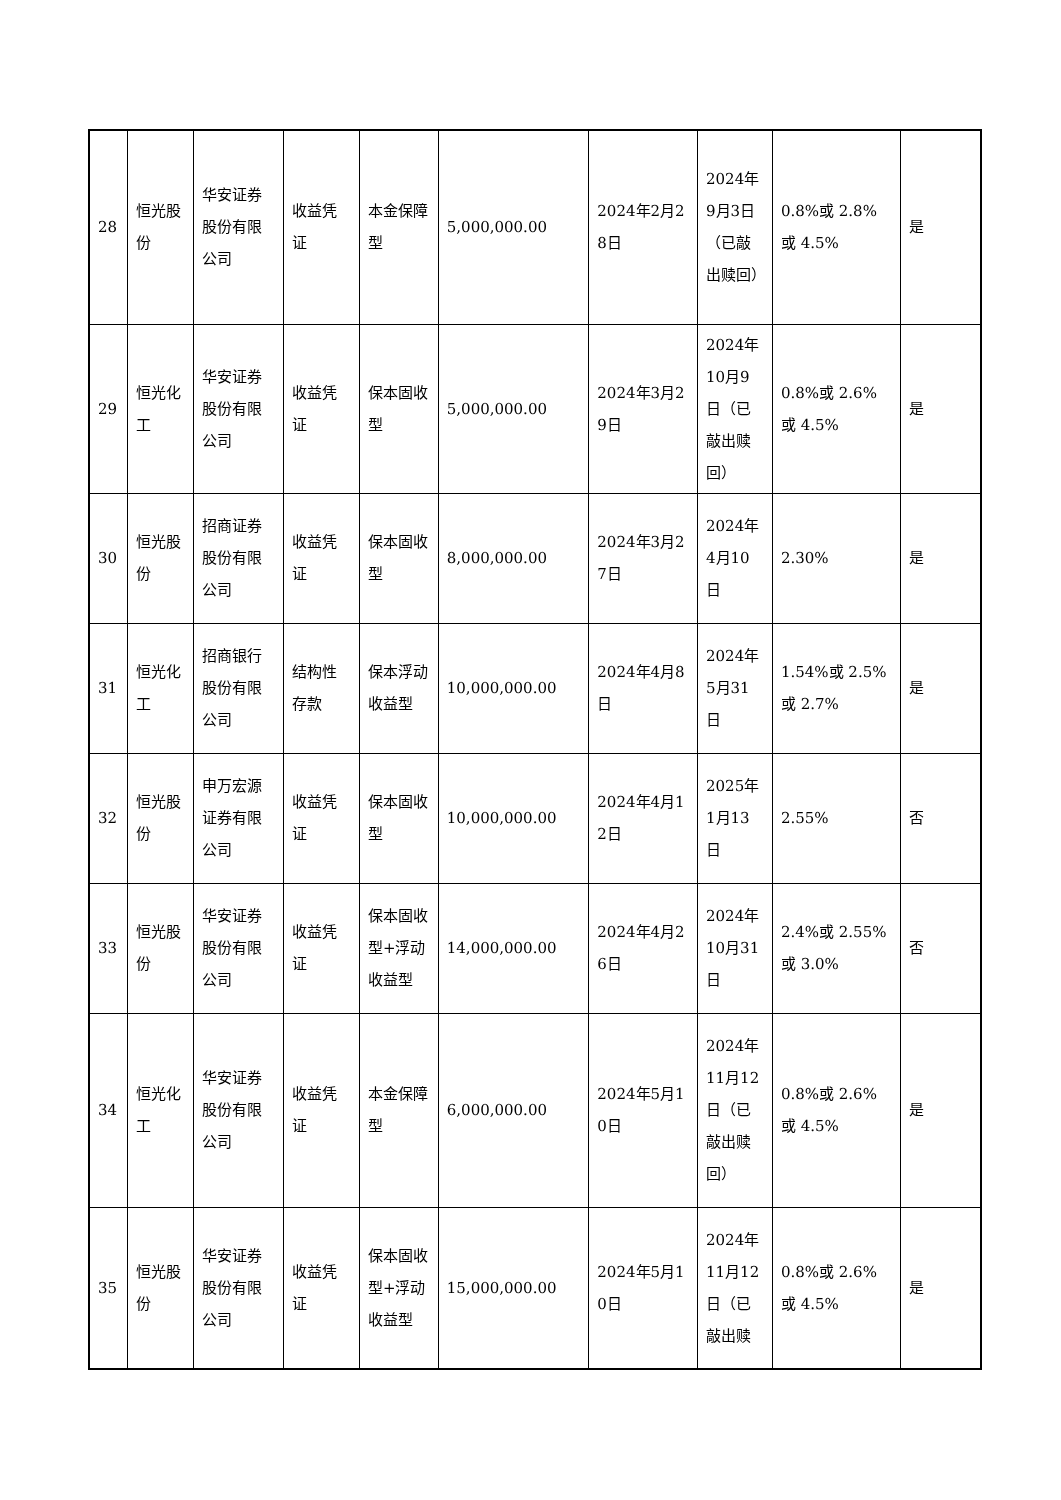| 28 | 恒光股份 | 华安证券股份有限公司 | 收益凭证 | 本金保障型 | 5,000,000.00 | 2024年2月28日 | 2024年9月3日（已敲出赎回） | 0.8%或 2.8%或 4.5% | 是 |
| 29 | 恒光化工 | 华安证券股份有限公司 | 收益凭证 | 保本固收型 | 5,000,000.00 | 2024年3月29日 | 2024年10月9日（已敲出赎回） | 0.8%或 2.6%或 4.5% | 是 |
| 30 | 恒光股份 | 招商证券股份有限公司 | 收益凭证 | 保本固收型 | 8,000,000.00 | 2024年3月27日 | 2024年4月10日 | 2.30% | 是 |
| 31 | 恒光化工 | 招商银行股份有限公司 | 结构性存款 | 保本浮动收益型 | 10,000,000.00 | 2024年4月8日 | 2024年5月31日 | 1.54%或 2.5%或 2.7% | 是 |
| 32 | 恒光股份 | 申万宏源证券有限公司 | 收益凭证 | 保本固收型 | 10,000,000.00 | 2024年4月12日 | 2025年1月13日 | 2.55% | 否 |
| 33 | 恒光股份 | 华安证券股份有限公司 | 收益凭证 | 保本固收型+浮动收益型 | 14,000,000.00 | 2024年4月26日 | 2024年10月31日 | 2.4%或 2.55%或 3.0% | 否 |
| 34 | 恒光化工 | 华安证券股份有限公司 | 收益凭证 | 本金保障型 | 6,000,000.00 | 2024年5月10日 | 2024年11月12日（已敲出赎回） | 0.8%或 2.6%或 4.5% | 是 |
| 35 | 恒光股份 | 华安证券股份有限公司 | 收益凭证 | 保本固收型+浮动收益型 | 15,000,000.00 | 2024年5月10日 | 2024年11月12日（已敲出赎 | 0.8%或 2.6%或 4.5% | 是 |